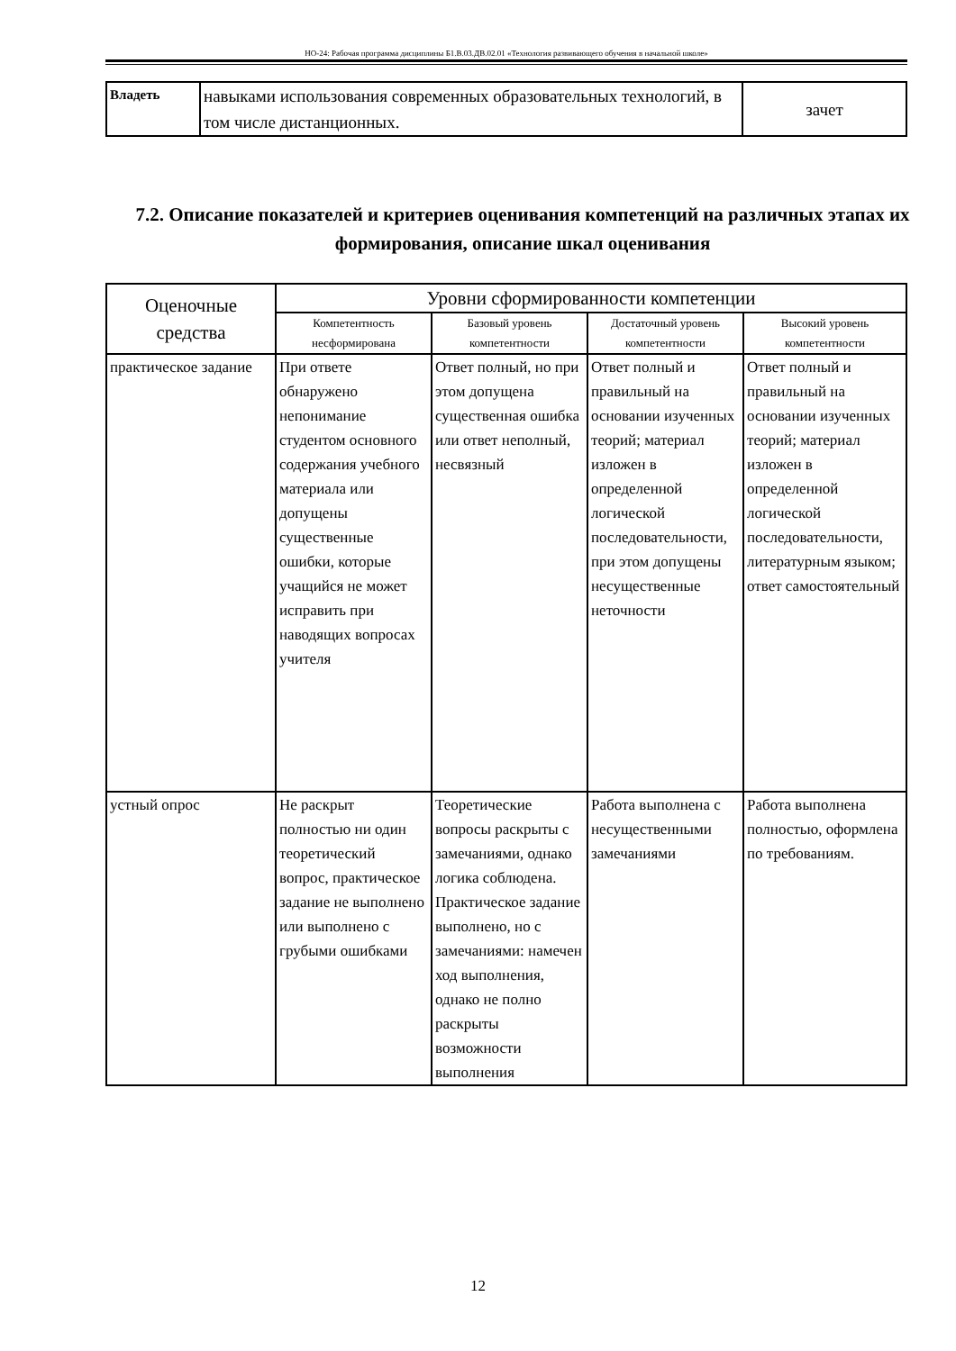НО-24: Рабочая программа дисциплины Б1.В.03.ДВ.02.01 «Технология развивающего обучения в начальной школе»
| Владеть | навыками использования современных образовательных технологий, в том числе дистанционных. | зачет |
7.2. Описание показателей и критериев оценивания компетенций на различных этапах их формирования, описание шкал оценивания
| Оценочные средства | Уровни сформированности компетенции | | | |
| --- | --- | --- | --- | --- |
| | Компетентность несформирована | Базовый уровень компетентности | Достаточный уровень компетентности | Высокий уровень компетентности |
| практическое задание | При ответе обнаружено непонимание студентом основного содержания учебного материала или допущены существенные ошибки, которые учащийся не может исправить при наводящих вопросах учителя | Ответ полный, но при этом допущена существенная ошибка или ответ неполный, несвязный | Ответ полный и правильный на основании изученных теорий; материал изложен в определенной логической последовательности, при этом допущены несущественные неточности | Ответ полный и правильный на основании изученных теорий; материал изложен в определенной логической последовательности, литературным языком; ответ самостоятельный |
| устный опрос | Не раскрыт полностью ни один теоретический вопрос, практическое задание не выполнено или выполнено с грубыми ошибками | Теоретические вопросы раскрыты с замечаниями, однако логика соблюдена. Практическое задание выполнено, но с замечаниями: намечен ход выполнения, однако не полно раскрыты возможности выполнения | Работа выполнена с несущественными замечаниями | Работа выполнена полностью, оформлена по требованиям. |
12